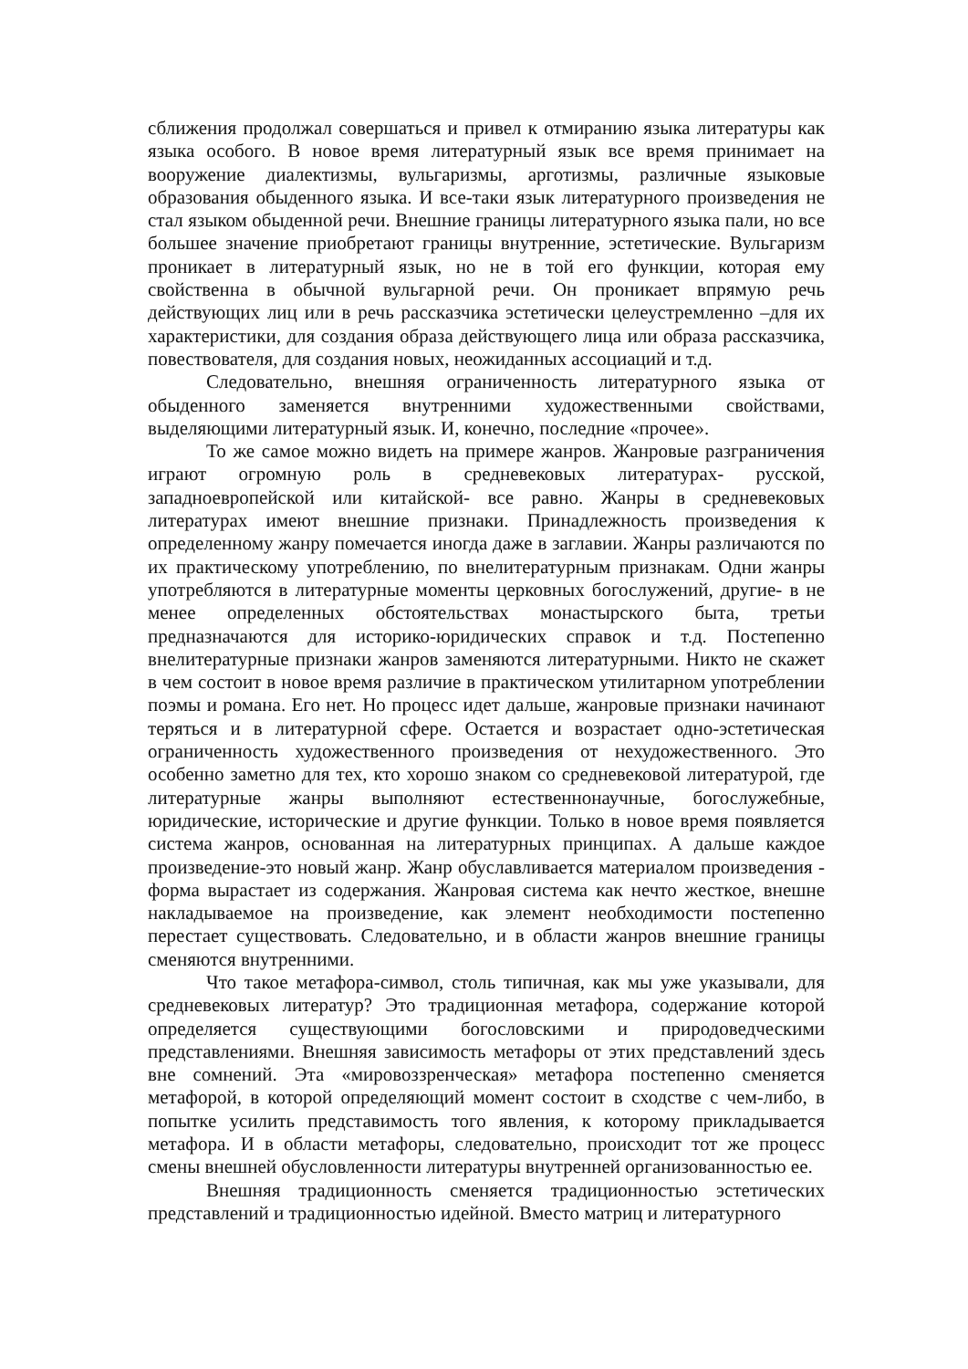сближения продолжал совершаться и привел к отмиранию языка литературы как языка особого. В новое время литературный язык все время принимает на вооружение диалектизмы, вульгаризмы, арготизмы, различные языковые образования обыденного языка. И все-таки язык литературного произведения не стал языком обыденной речи. Внешние границы литературного языка пали, но все большее значение приобретают границы внутренние, эстетические. Вульгаризм проникает в литературный язык, но не в той его функции, которая ему свойственна в обычной вульгарной речи. Он проникает впрямую речь действующих лиц или в речь рассказчика эстетически целеустремленно –для их характеристики, для создания образа действующего лица или образа рассказчика, повествователя, для создания новых, неожиданных ассоциаций и т.д.
Следовательно, внешняя ограниченность литературного языка от обыденного заменяется внутренними художественными свойствами, выделяющими литературный язык. И, конечно, последние «прочее».
То же самое можно видеть на примере жанров. Жанровые разграничения играют огромную роль в средневековых литературах- русской, западноевропейской или китайской- все равно. Жанры в средневековых литературах имеют внешние признаки. Принадлежность произведения к определенному жанру помечается иногда даже в заглавии. Жанры различаются по их практическому употреблению, по внелитературным признакам. Одни жанры употребляются в литературные моменты церковных богослужений, другие- в не менее определенных обстоятельствах монастырского быта, третьи предназначаются для историко-юридических справок и т.д. Постепенно внелитературные признаки жанров заменяются литературными. Никто не скажет в чем состоит в новое время различие в практическом утилитарном употреблении поэмы и романа. Его нет. Но процесс идет дальше, жанровые признаки начинают теряться и в литературной сфере. Остается и возрастает одно-эстетическая ограниченность художественного произведения от нехудожественного. Это особенно заметно для тех, кто хорошо знаком со средневековой литературой, где литературные жанры выполняют естественнонаучные, богослужебные, юридические, исторические и другие функции. Только в новое время появляется система жанров, основанная на литературных принципах. А дальше каждое произведение-это новый жанр. Жанр обуславливается материалом произведения - форма вырастает из содержания. Жанровая система как нечто жесткое, внешне накладываемое на произведение, как элемент необходимости постепенно перестает существовать. Следовательно, и в области жанров внешние границы сменяются внутренними.
Что такое метафора-символ, столь типичная, как мы уже указывали, для средневековых литератур? Это традиционная метафора, содержание которой определяется существующими богословскими и природоведческими представлениями. Внешняя зависимость метафоры от этих представлений здесь вне сомнений. Эта «мировоззренческая» метафора постепенно сменяется метафорой, в которой определяющий момент состоит в сходстве с чем-либо, в попытке усилить представимость того явления, к которому прикладывается метафора. И в области метафоры, следовательно, происходит тот же процесс смены внешней обусловленности литературы внутренней организованностью ее.
Внешняя традиционность сменяется традиционностью эстетических представлений и традиционностью идейной. Вместо матриц и литературного